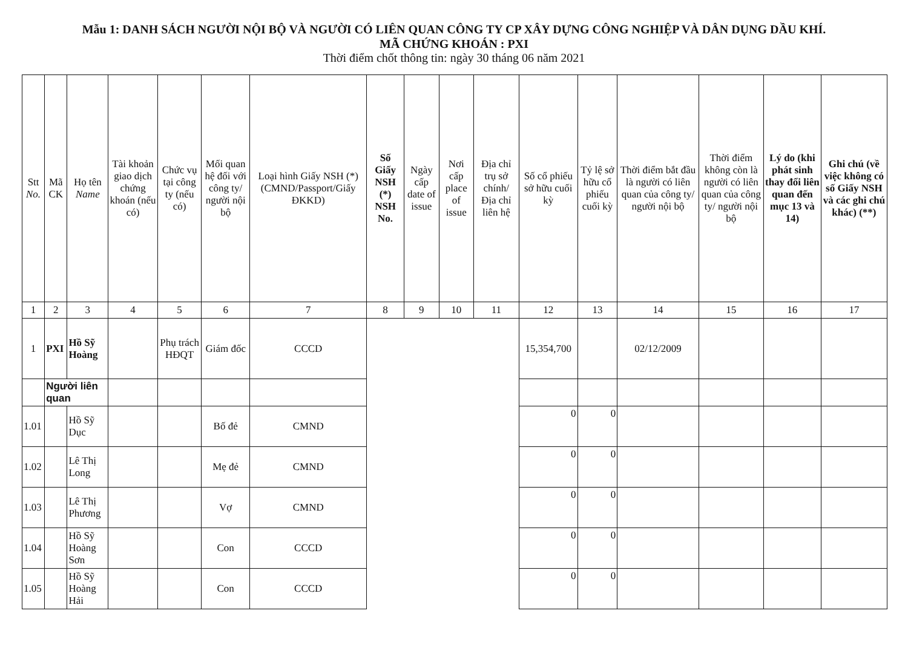Mẫu 1: DANH SÁCH NGƯỜI NỘI BỘ VÀ NGƯỜI CÓ LIÊN QUAN CÔNG TY CP XÂY DỰNG CÔNG NGHIỆP VÀ DÂN DỤNG DẦU KHÍ.
MÃ CHỨNG KHOÁN : PXI
Thời điểm chốt thông tin: ngày 30 tháng 06 năm 2021
| Stt No. | Mã CK | Họ tên Name | Tài khoản giao dịch chứng khoán (nếu có) | Chức vụ tại công ty (nếu có) | Mối quan hệ đối với công ty/ người nội bộ | Loại hình Giấy NSH (*) (CMND/Passport/Giấy ĐKKD) | Số Giấy NSH (*) NSH No. | Ngày cấp date of issue | Nơi cấp place of issue | Địa chỉ trụ sở chính/ Địa chỉ liên hệ | Số cổ phiếu sở hữu cuối kỳ | Tỷ lệ sở hữu cổ phiếu cuối kỳ | Thời điểm bắt đầu là người có liên quan của công ty/ người nội bộ | Thời điểm không còn là người có liên quan của công ty/ người nội bộ | Lý do (khi phát sinh thay đổi liên quan đến mục 13 và 14) | Ghi chú (về việc không có số Giấy NSH và các ghi chú khác) (**) |
| --- | --- | --- | --- | --- | --- | --- | --- | --- | --- | --- | --- | --- | --- | --- | --- | --- |
| 1 | 2 | 3 | 4 | 5 | 6 | 7 | 8 | 9 | 10 | 11 | 12 | 13 | 14 | 15 | 16 | 17 |
| 1 | PXI | Hồ Sỹ Hoàng | | Phụ trách HĐQT | Giám đốc | CCCD | | | | | 15,354,700 | | 02/12/2009 | | | |
| | Người liên quan | | | | | | | | | | | | | | | |
| 1.01 | | Hồ Sỹ Dục | | | Bố đẻ | CMND | | | | | 0 | 0 | | | | |
| 1.02 | | Lê Thị Long | | | Mẹ đẻ | CMND | | | | | 0 | 0 | | | | |
| 1.03 | | Lê Thị Phương | | | Vợ | CMND | | | | | 0 | 0 | | | | |
| 1.04 | | Hồ Sỹ Hoàng Sơn | | | Con | CCCD | | | | | 0 | 0 | | | | |
| 1.05 | | Hồ Sỹ Hoàng Hải | | | Con | CCCD | | | | | 0 | 0 | | | | |